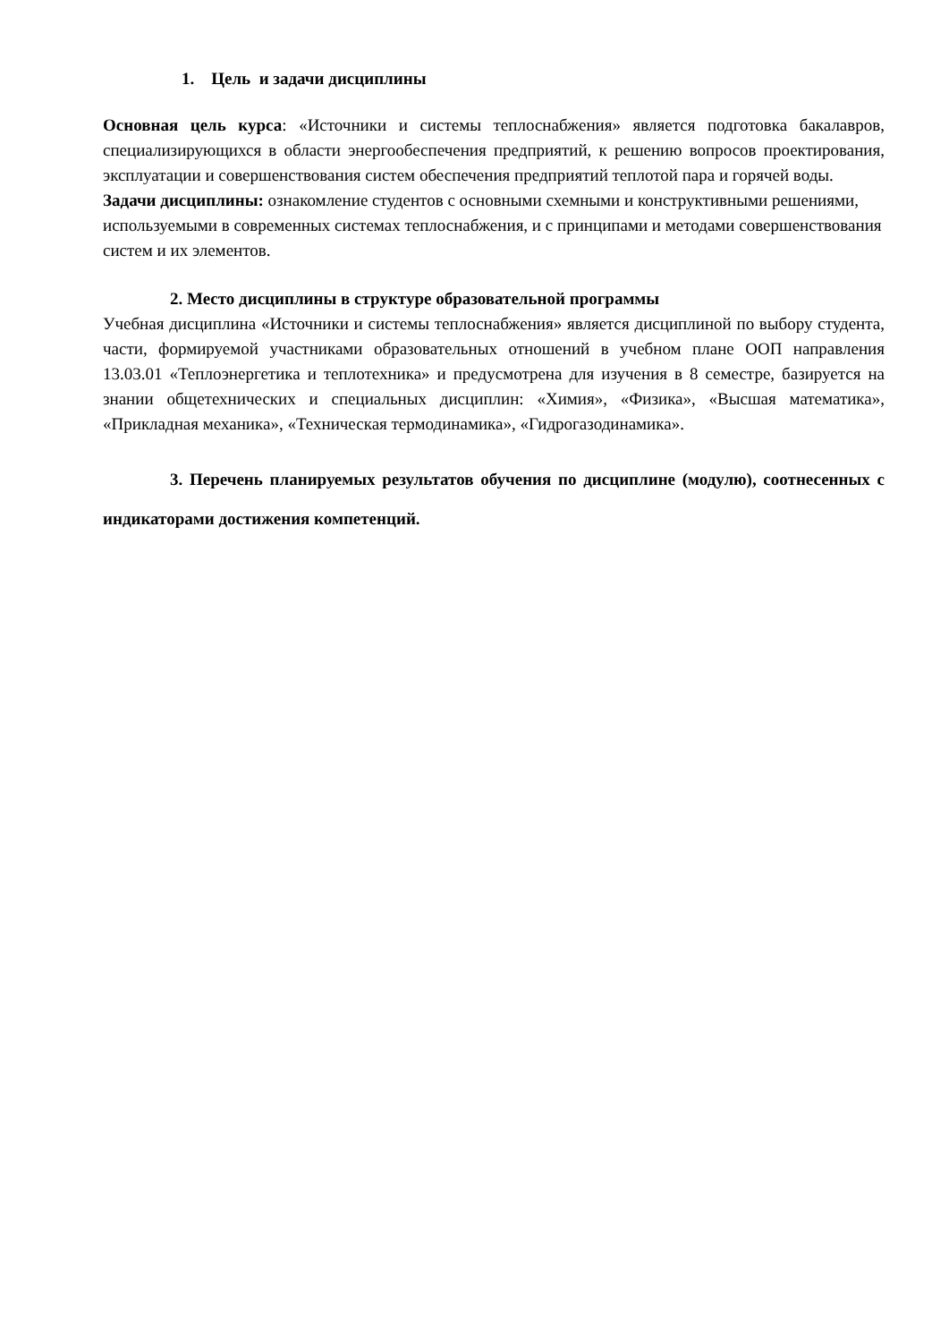1. Цель и задачи дисциплины
Основная цель курса: «Источники и системы теплоснабжения» является подготовка бакалавров, специализирующихся в области энергообеспечения предприятий, к решению вопросов проектирования, эксплуатации и совершенствования систем обеспечения предприятий теплотой пара и горячей воды.
Задачи дисциплины: ознакомление студентов с основными схемными и конструктивными решениями, используемыми в современных системах теплоснабжения, и с принципами и методами совершенствования систем и их элементов.
2. Место дисциплины в структуре образовательной программы
Учебная дисциплина «Источники и системы теплоснабжения» является дисциплиной по выбору студента, части, формируемой участниками образовательных отношений в учебном плане ООП направления 13.03.01 «Теплоэнергетика и теплотехника» и предусмотрена для изучения в 8 семестре, базируется на знании общетехнических и специальных дисциплин: «Химия», «Физика», «Высшая математика», «Прикладная механика», «Техническая термодинамика», «Гидрогазодинамика».
3. Перечень планируемых результатов обучения по дисциплине (модулю), соотнесенных с индикаторами достижения компетенций.